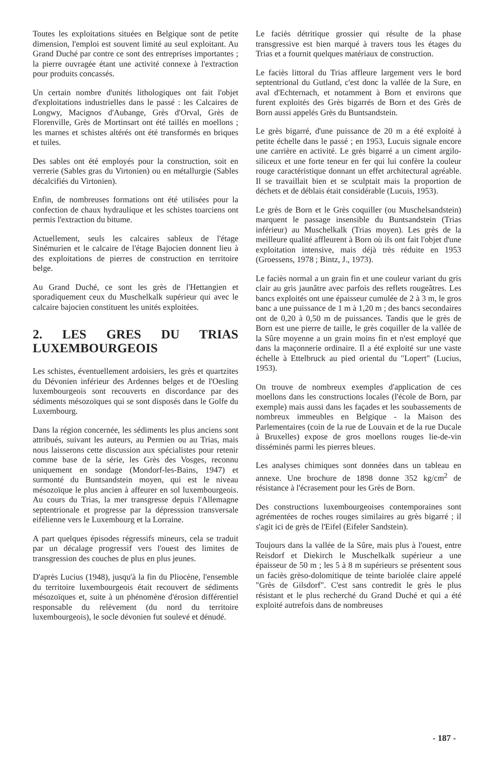Toutes les exploitations situées en Belgique sont de petite dimension, l'emploi est souvent limité au seul exploitant. Au Grand Duché par contre ce sont des entreprises importantes ; la pierre ouvragée étant une activité connexe à l'extraction pour produits concassés.
Un certain nombre d'unités lithologiques ont fait l'objet d'exploitations industrielles dans le passé : les Calcaires de Longwy, Macignos d'Aubange, Grès d'Orval, Grès de Florenville, Grès de Mortinsart ont été taillés en moellons ; les marnes et schistes altérés ont été transformés en briques et tuiles.
Des sables ont été employés pour la construction, soit en verrerie (Sables gras du Virtonien) ou en métallurgie (Sables décalcifiés du Virtonien).
Enfin, de nombreuses formations ont été utilisées pour la confection de chaux hydraulique et les schistes toarciens ont permis l'extraction du bitume.
Actuellement, seuls les calcaires sableux de l'étage Sinémurien et le calcaire de l'étage Bajocien donnent lieu à des exploitations de pierres de construction en territoire belge.
Au Grand Duché, ce sont les grès de l'Hettangien et sporadiquement ceux du Muschelkalk supérieur qui avec le calcaire bajocien constituent les unités exploitées.
2. LES GRES DU TRIAS LUXEMBOURGEOIS
Les schistes, éventuellement ardoisiers, les grès et quartzites du Dévonien inférieur des Ardennes belges et de l'Oesling luxembourgeois sont recouverts en discordance par des sédiments mésozoïques qui se sont disposés dans le Golfe du Luxembourg.
Dans la région concernée, les sédiments les plus anciens sont attribués, suivant les auteurs, au Permien ou au Trias, mais nous laisserons cette discussion aux spécialistes pour retenir comme base de la série, les Grès des Vosges, reconnu uniquement en sondage (Mondorf-les-Bains, 1947) et surmonté du Buntsandstein moyen, qui est le niveau mésozoïque le plus ancien à affeurer en sol luxembourgeois. Au cours du Trias, la mer transgresse depuis l'Allemagne septentrionale et progresse par la dépresssion transversale eifélienne vers le Luxembourg et la Lorraine.
A part quelques épisodes régressifs mineurs, cela se traduit par un décalage progressif vers l'ouest des limites de transgression des couches de plus en plus jeunes.
D'après Lucius (1948), jusqu'à la fin du Pliocène, l'ensemble du territoire luxembourgeois était recouvert de sédiments mésozoïques et, suite à un phénomène d'érosion différentiel responsable du relèvement (du nord du territoire luxembourgeois), le socle dévonien fut soulevé et dénudé.
Le faciès détritique grossier qui résulte de la phase transgressive est bien marqué à travers tous les étages du Trias et a fournit quelques matériaux de construction.
Le faciès littoral du Trias affleure largement vers le bord septentrional du Gutland, c'est donc la vallée de la Sure, en aval d'Echternach, et notamment à Born et environs que furent exploités des Grès bigarrés de Born et des Grès de Born aussi appelés Grès du Buntsandstein.
Le grès bigarré, d'une puissance de 20 m a été exploité à petite échelle dans le passé ; en 1953, Lucuis signale encore une carrière en activité. Le grès bigarré a un ciment argilo-siliceux et une forte teneur en fer qui lui confère la couleur rouge caractéristique donnant un effet architectural agréable. Il se travaillait bien et se sculptait mais la proportion de déchets et de déblais était considérable (Lucuis, 1953).
Le grès de Born et le Grès coquiller (ou Muschelsandstein) marquent le passage insensible du Buntsandstein (Trias inférieur) au Muschelkalk (Trias moyen). Les grès de la meilleure qualité affleurent à Born où ils ont fait l'objet d'une exploitation intensive, mais déjà très réduite en 1953 (Groessens, 1978 ; Bintz, J., 1973).
Le faciès normal a un grain fin et une couleur variant du gris clair au gris jaunâtre avec parfois des reflets rougeâtres. Les bancs exploités ont une épaisseur cumulée de 2 à 3 m, le gros banc a une puissance de 1 m à 1,20 m ; des bancs secondaires ont de 0,20 à 0,50 m de puissances. Tandis que le grès de Born est une pierre de taille, le grès coquiller de la vallée de la Sûre moyenne a un grain moins fin et n'est employé que dans la maçonnerie ordinaire. Il a été exploité sur une vaste échelle à Ettelbruck au pied oriental du "Lopert" (Lucius, 1953).
On trouve de nombreux exemples d'application de ces moellons dans les constructions locales (l'école de Born, par exemple) mais aussi dans les façades et les soubassements de nombreux immeubles en Belgique - la Maison des Parlementaires (coin de la rue de Louvain et de la rue Ducale à Bruxelles) expose de gros moellons rouges lie-de-vin disséminés parmi les pierres bleues.
Les analyses chimiques sont données dans un tableau en annexe. Une brochure de 1898 donne 352 kg/cm<sup>2</sup> de résistance à l'écrasement pour les Grès de Born.
Des constructions luxembourgeoises contemporaines sont agrémentées de roches rouges similaires au grès bigarré ; il s'agit ici de grès de l'Eifel (Eifeler Sandstein).
Toujours dans la vallée de la Sûre, mais plus à l'ouest, entre Reisdorf et Diekirch le Muschelkalk supérieur a une épaisseur de 50 m ; les 5 à 8 m supérieurs se présentent sous un faciès grèso-dolomitique de teinte bariolée claire appelé "Grès de Gilsdorf". C'est sans contredit le grès le plus résistant et le plus recherché du Grand Duché et qui a été exploité autrefois dans de nombreuses
- 187 -